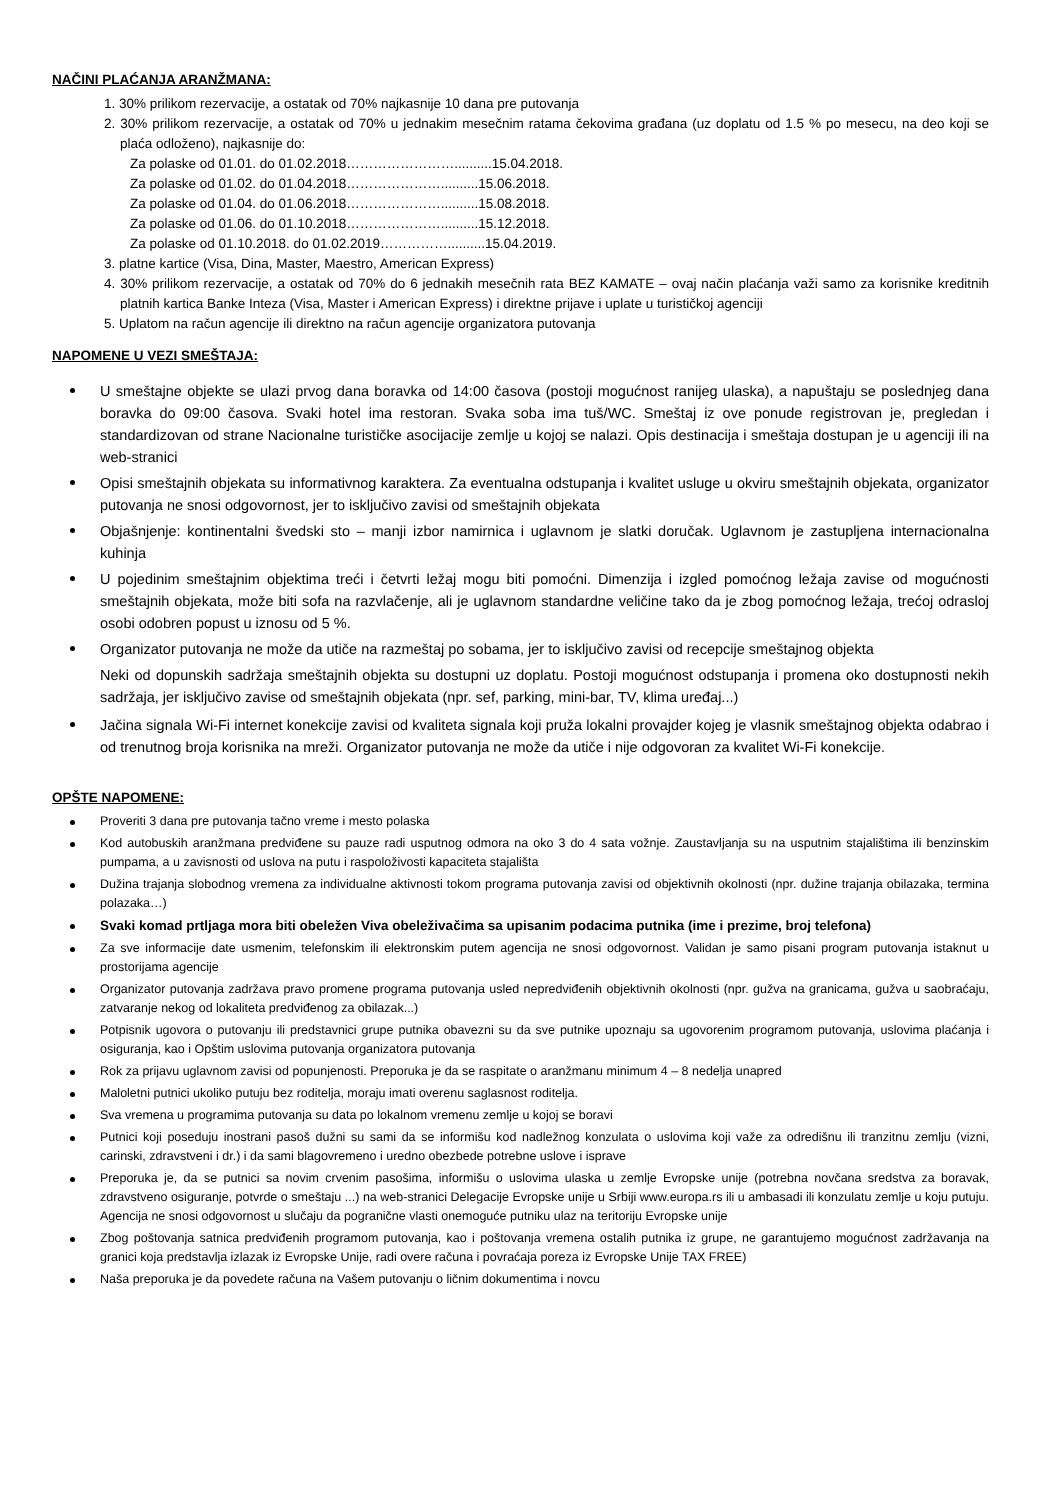NAČINI PLAĆANJA ARANŽMANA:
1. 30% prilikom rezervacije, a ostatak od 70% najkasnije 10 dana pre putovanja
2. 30% prilikom rezervacije, a ostatak od 70% u jednakim mesečnim ratama čekovima građana (uz doplatu od 1.5 % po mesecu, na deo koji se plaća odloženo), najkasnije do:
Za polaske od 01.01. do 01.02.2018……………………..........15.04.2018.
Za polaske od 01.02. do 01.04.2018…………………..........15.06.2018.
Za polaske od 01.04. do 01.06.2018…………………..........15.08.2018.
Za polaske od 01.06. do 01.10.2018…………………..........15.12.2018.
Za polaske od 01.10.2018. do 01.02.2019……………..........15.04.2019.
3. platne kartice (Visa, Dina, Master, Maestro, American Express)
4. 30% prilikom rezervacije, a ostatak od 70% do 6 jednakih mesečnih rata BEZ KAMATE – ovaj način plaćanja važi samo za korisnike kreditnih platnih kartica Banke Inteza (Visa, Master i American Express) i direktne prijave i uplate u turističkoj agenciji
5. Uplatom na račun agencije ili direktno na račun agencije organizatora putovanja
NAPOMENE U VEZI SMEŠTAJA:
U smeštajne objekte se ulazi prvog dana boravka od 14:00 časova (postoji mogućnost ranijeg ulaska), a napuštaju se poslednjeg dana boravka do 09:00 časova. Svaki hotel ima restoran. Svaka soba ima tuš/WC. Smeštaj iz ove ponude registrovan je, pregledan i standardizovan od strane Nacionalne turističke asocijacije zemlje u kojoj se nalazi. Opis destinacija i smeštaja dostupan je u agenciji ili na web-stranici
Opisi smeštajnih objekata su informativnog karaktera. Za eventualna odstupanja i kvalitet usluge u okviru smeštajnih objekata, organizator putovanja ne snosi odgovornost, jer to isključivo zavisi od smeštajnih objekata
Objašnjenje: kontinentalni švedski sto – manji izbor namirnica i uglavnom je slatki doručak. Uglavnom je zastupljena internacionalna kuhinja
U pojedinim smeštajnim objektima treći i četvrti ležaj mogu biti pomoćni. Dimenzija i izgled pomoćnog ležaja zavise od mogućnosti smeštajnih objekata, može biti sofa na razvlačenje, ali je uglavnom standardne veličine tako da je zbog pomoćnog ležaja, trećoj odrasloj osobi odobren popust u iznosu od 5 %.
Organizator putovanja ne može da utiče na razmeštaj po sobama, jer to isključivo zavisi od recepcije smeštajnog objekta
Neki od dopunskih sadržaja smeštajnih objekta su dostupni uz doplatu. Postoji mogućnost odstupanja i promena oko dostupnosti nekih sadržaja, jer isključivo zavise od smeštajnih objekata (npr. sef, parking, mini-bar, TV, klima uređaj...)
Jačina signala Wi-Fi internet konekcije zavisi od kvaliteta signala koji pruža lokalni provajder kojeg je vlasnik smeštajnog objekta odabrao i od trenutnog broja korisnika na mreži. Organizator putovanja ne može da utiče i nije odgovoran za kvalitet Wi-Fi konekcije.
OPŠTE NAPOMENE:
Proveriti 3 dana pre putovanja tačno vreme i mesto polaska
Kod autobuskih aranžmana predviđene su pauze radi usputnog odmora na oko 3 do 4 sata vožnje. Zaustavljanja su na usputnim stajalištima ili benzinskim pumpama, a u zavisnosti od uslova na putu i raspoloživosti kapaciteta stajališta
Dužina trajanja slobodnog vremena za individualne aktivnosti tokom programa putovanja zavisi od objektivnih okolnosti (npr. dužine trajanja obilazaka, termina polazaka…)
Svaki komad prtljaga mora biti obeležen Viva obeleživačima sa upisanim podacima putnika (ime i prezime, broj telefona)
Za sve informacije date usmenim, telefonskim ili elektronskim putem agencija ne snosi odgovornost. Validan je samo pisani program putovanja istaknut u prostorijama agencije
Organizator putovanja zadržava pravo promene programa putovanja usled nepredviđenih objektivnih okolnosti (npr. gužva na granicama, gužva u saobraćaju, zatvaranje nekog od lokaliteta predviđenog za obilazak...)
Potpisnik ugovora o putovanju ili predstavnici grupe putnika obavezni su da sve putnike upoznaju sa ugovorenim programom putovanja, uslovima plaćanja i osiguranja, kao i Opštim uslovima putovanja organizatora putovanja
Rok za prijavu uglavnom zavisi od popunjenosti. Preporuka je da se raspitate o aranžmanu minimum 4 – 8 nedelja unapred
Maloletni putnici ukoliko putuju bez roditelja, moraju imati overenu saglasnost roditelja.
Sva vremena u programima putovanja su data po lokalnom vremenu zemlje u kojoj se boravi
Putnici koji poseduju inostrani pasoš dužni su sami da se informišu kod nadležnog konzulata o uslovima koji važe za odredišnu ili tranzitnu zemlju (vizni, carinski, zdravstveni i dr.) i da sami blagovremeno i uredno obezbede potrebne uslove i isprave
Preporuka je, da se putnici sa novim crvenim pasošima, informišu o uslovima ulaska u zemlje Evropske unije (potrebna novčana sredstva za boravak, zdravstveno osiguranje, potvrde o smeštaju ...) na web-stranici Delegacije Evropske unije u Srbiji www.europa.rs ili u ambasadi ili konzulatu zemlje u koju putuju. Agencija ne snosi odgovornost u slučaju da pogranične vlasti onemoguće putniku ulaz na teritoriju Evropske unije
Zbog poštovanja satnica predviđenih programom putovanja, kao i poštovanja vremena ostalih putnika iz grupe, ne garantujemo mogućnost zadržavanja na granici koja predstavlja izlazak iz Evropske Unije, radi overe računa i povraćaja poreza iz Evropske Unije TAX FREE)
Naša preporuka je da povedete računa na Vašem putovanju o ličnim dokumentima i novcu